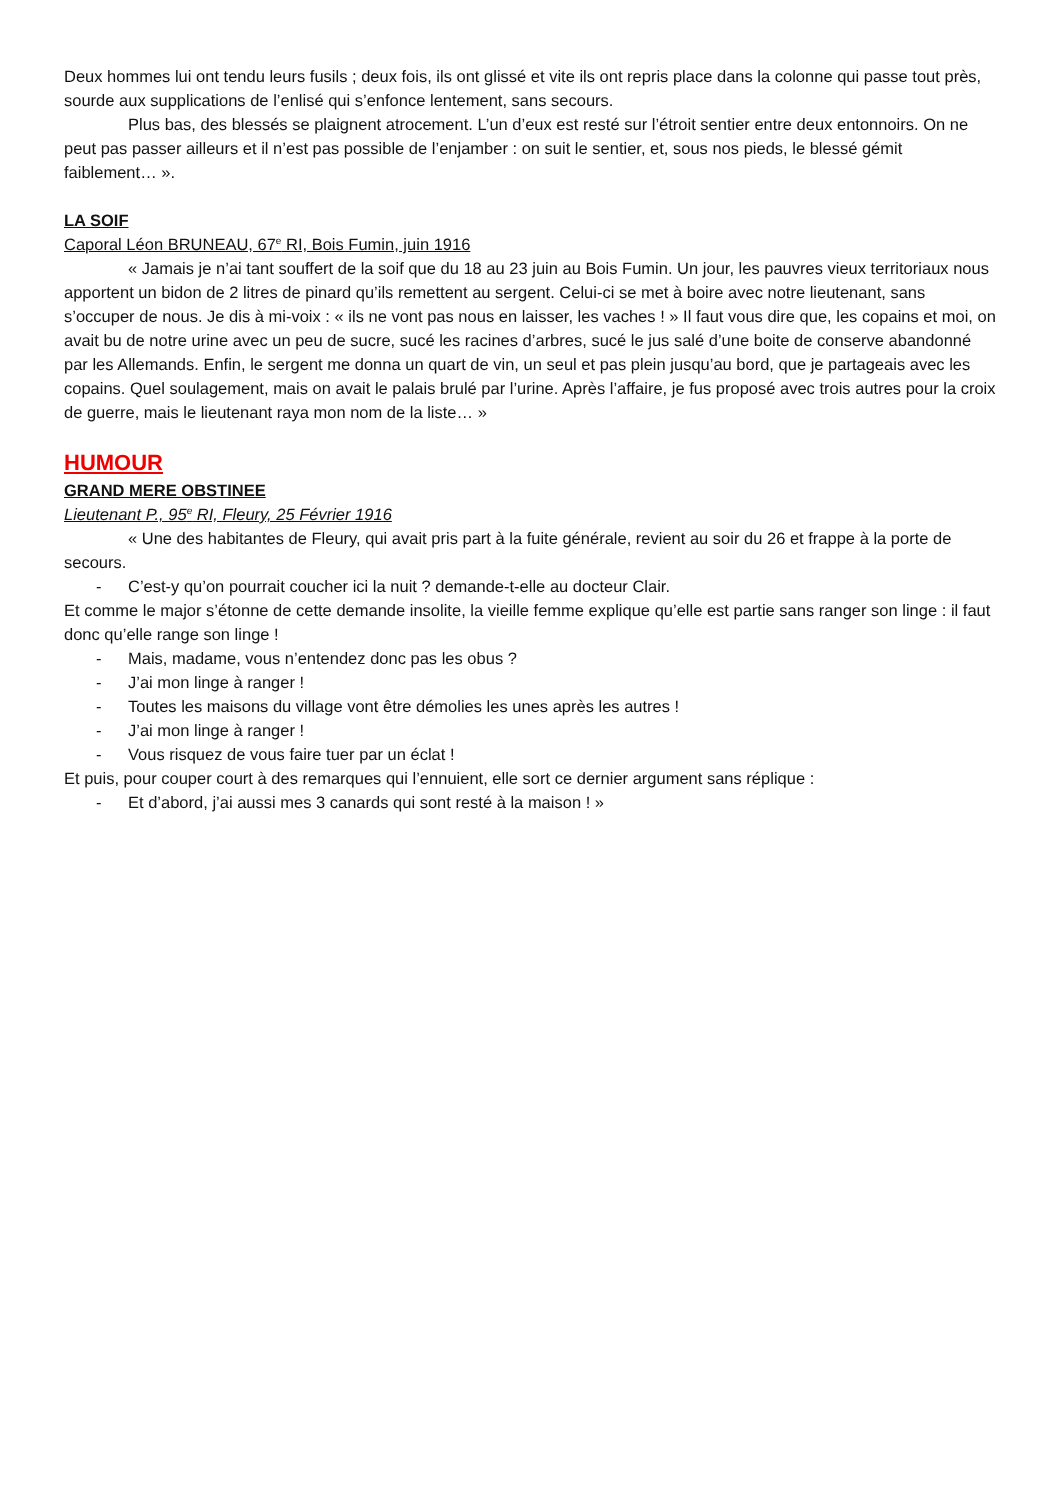Deux hommes lui ont tendu leurs fusils ; deux fois, ils ont glissé et vite ils ont repris place dans la colonne qui passe tout près, sourde aux supplications de l’enlisé qui s’enfonce lentement, sans secours.
Plus bas, des blessés se plaignent atrocement. L’un d’eux est resté sur l’étroit sentier entre deux entonnoirs. On ne peut pas passer ailleurs et il n’est pas possible de l’enjamber : on suit le sentier, et, sous nos pieds, le blessé gémit faiblement… ».
LA SOIF
Caporal Léon BRUNEAU, 67<sup>e</sup> RI, Bois Fumin, juin 1916
« Jamais je n’ai tant souffert de la soif que du 18 au 23 juin au Bois Fumin. Un jour, les pauvres vieux territoriaux nous apportent un bidon de 2 litres de pinard qu’ils remettent au sergent. Celui-ci se met à boire avec notre lieutenant, sans s’occuper de nous. Je dis à mi-voix : « ils ne vont pas nous en laisser, les vaches ! » Il faut vous dire que, les copains et moi, on avait bu de notre urine avec un peu de sucre, sucé les racines d’arbres, sucé le jus salé d’une boite de conserve abandonné par les Allemands. Enfin, le sergent me donna un quart de vin, un seul et pas plein jusqu’au bord, que je partageais avec les copains. Quel soulagement, mais on avait le palais brulé par l’urine. Après l’affaire, je fus proposé avec trois autres pour la croix de guerre, mais le lieutenant raya mon nom de la liste… »
HUMOUR
GRAND MERE OBSTINEE
Lieutenant P., 95<sup>e</sup> RI, Fleury, 25 Février 1916
« Une des habitantes de Fleury, qui avait pris part à la fuite générale, revient au soir du 26 et frappe à la porte de secours.
- C’est-y qu’on pourrait coucher ici la nuit ? demande-t-elle au docteur Clair.
Et comme le major s’étonne de cette demande insolite, la vieille femme explique qu’elle est partie sans ranger son linge : il faut donc qu’elle range son linge !
- Mais, madame, vous n’entendez donc pas les obus ?
- J’ai mon linge à ranger !
- Toutes les maisons du village vont être démolies les unes après les autres !
- J’ai mon linge à ranger !
- Vous risquez de vous faire tuer par un éclat !
Et puis, pour couper court à des remarques qui l’ennuient, elle sort ce dernier argument sans réplique :
- Et d’abord, j’ai aussi mes 3 canards qui sont resté à la maison ! »